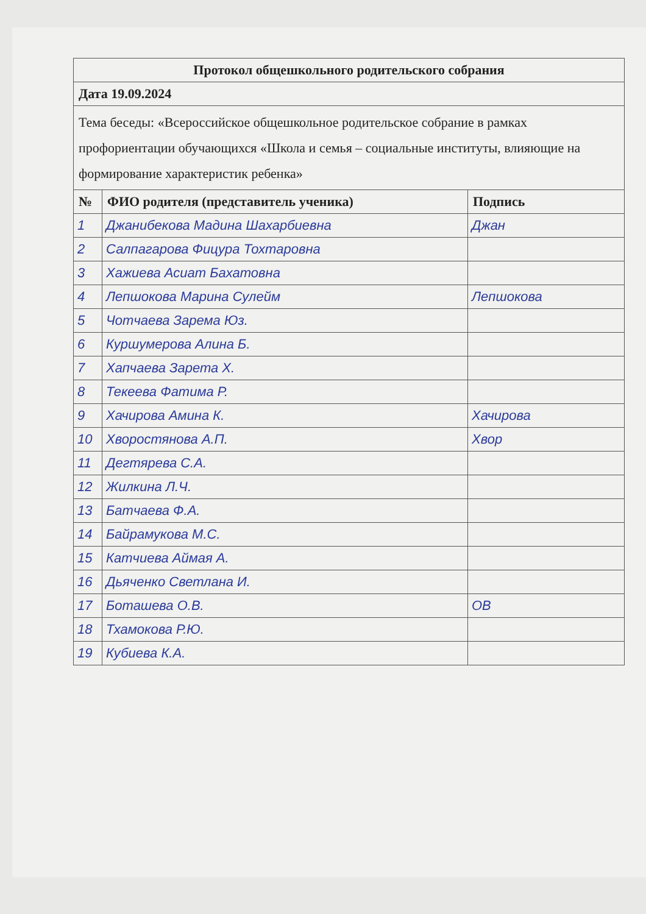| Протокол общешкольного родительского собрания | | |
| Дата 19.09.2024 | | |
| Тема беседы: «Всероссийское общешкольное родительское собрание в рамках профориентации обучающихся «Школа и семья – социальные институты, влияющие на формирование характеристик ребенка» | | |
| № | ФИО родителя (представитель ученика) | Подпись |
| 1 | Джанибекова Мадина Шахарбиевна | Джан |
| 2 | Салпагарова Фицура Тохтаровна | |
| 3 | Хажиева Асиат Бахатовна | |
| 4 | Лепшокова Марина Сулейм | Лепшокова |
| 5 | Чотчаева Зарема Юз. | |
| 6 | Куршумерова Алина Б. | |
| 7 | Хапчаева Зарета Х. | |
| 8 | Текеева Фатима Р. | |
| 9 | Хачирова Амина К. | Хачирова |
| 10 | Хворостянова А.П. | Хвор |
| 11 | Дегтярева С.А. | |
| 12 | Жилкина Л.Ч. | |
| 13 | Батчаева Ф.А. | |
| 14 | Байрамукова М.С. | |
| 15 | Катчиева Аймая А. | |
| 16 | Дьяченко Светлана И. | |
| 17 | Боташева О.В. | ОВ |
| 18 | Тхамокова Р.Ю. | |
| 19 | Кубиева К.А. | |